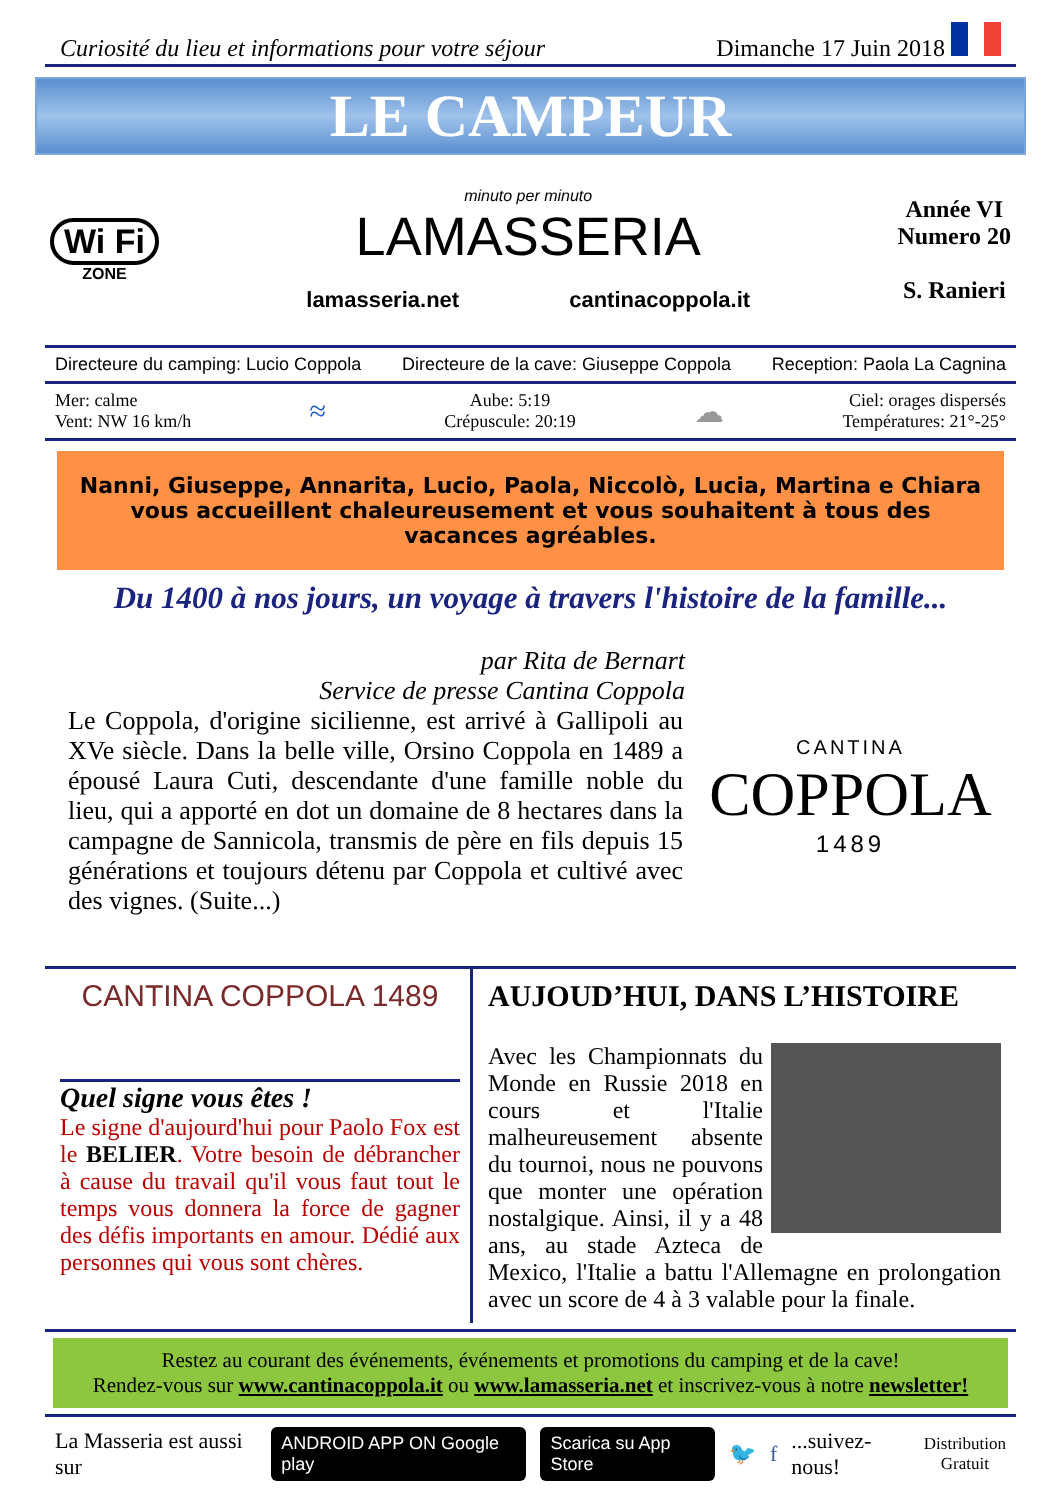Curiosité du lieu et informations pour votre séjour Dimanche 17 Juin 2018
LE CAMPEUR
Wi Fi
ZONE
minuto per minuto
LAMASSERIA
lamasseria.net cantinacoppola.it
Année VI
Numero 20
S. Ranieri
Directeure du camping: Lucio Coppola Directeure de la cave: Giuseppe Coppola Reception: Paola La Cagnina
Mer: calme
Vent: NW 16 km/h ≈ Aube: 5:19
Crépuscule: 20:19 ☁ Ciel: orages dispersés
Températures: 21°-25°
Nanni, Giuseppe, Annarita, Lucio, Paola, Niccolò, Lucia, Martina e Chiara
vous accueillent chaleureusement et vous souhaitent à tous des vacances agréables.
Du 1400 à nos jours, un voyage à travers l'histoire de la famille...
par Rita de Bernart
Service de presse Cantina Coppola
Le Coppola, d'origine sicilienne, est arrivé à Gallipoli au XVe siècle. Dans la belle ville, Orsino Coppola en 1489 a épousé Laura Cuti, descendante d'une famille noble du lieu, qui a apporté en dot un domaine de 8 hectares dans la campagne de Sannicola, transmis de père en fils depuis 15 générations et toujours détenu par Coppola et cultivé avec des vignes. (Suite...)
CANTINA
COPPOLA
1489
CANTINA COPPOLA 1489
Quel signe vous êtes !
Le signe d'aujourd'hui pour Paolo Fox est le BELIER. Votre besoin de débrancher à cause du travail qu'il vous faut tout le temps vous donnera la force de gagner des défis importants en amour. Dédié aux personnes qui vous sont chères.
AUJOUD’HUI, DANS L’HISTOIRE
Avec les Championnats du Monde en Russie 2018 en cours et l'Italie malheureusement absente du tournoi, nous ne pouvons que monter une opération nostalgique. Ainsi, il y a 48 ans, au stade Azteca de Mexico, l'Italie a battu l'Allemagne en prolongation avec un score de 4 à 3 valable pour la finale.
Restez au courant des événements, événements et promotions du camping et de la cave!
Rendez-vous sur www.cantinacoppola.it ou www.lamasseria.net et inscrivez-vous à notre newsletter!
La Masseria est aussi sur ANDROID APP ON Google play Scarica su App Store 🐦 f...suivez-nous! Distribution
Gratuit